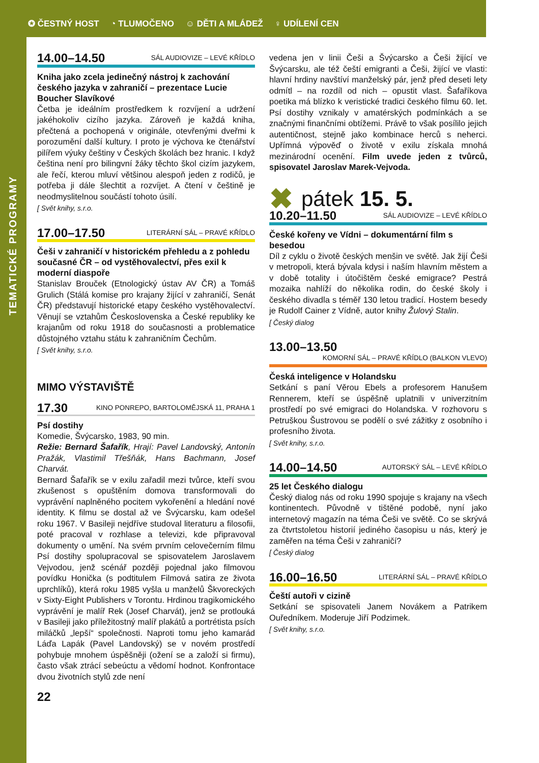✪ ČESTNÝ HOST ◔ TLUMOČENO ☺ DĚTI A MLÁDEŽ ♀ UDÍLENÍ CEN
TEMATICKÉ PROGRAMY
14.00–14.50 SÁL AUDIOVIZE – LEVÉ KŘÍDLO
Kniha jako zcela jedinečný nástroj k zachování českého jazyka v zahraničí – prezentace Lucie Boucher Slavíkové
Četba je ideálním prostředkem k rozvíjení a udržení jakéhokoliv cizího jazyka. Zároveň je každá kniha, přečtená a pochopená v originále, otevřenými dveřmi k porozumění další kultury. I proto je výchova ke čtenářství pilířem výuky češtiny v Českých školách bez hranic. I když čeština není pro bilingvní žáky těchto škol cizím jazykem, ale řečí, kterou mluví většinou alespoň jeden z rodičů, je potřeba ji dále šlechtit a rozvíjet. A čtení v češtině je neodmyslitelnou součástí tohoto úsilí.
[ Svět knihy, s.r.o.
17.00–17.50 LITERÁRNÍ SÁL – PRAVÉ KŘÍDLO
Češi v zahraničí v historickém přehledu a z pohledu současné ČR – od vystěhovalectví, přes exil k moderní diaspoře
Stanislav Brouček (Etnologický ústav AV ČR) a Tomáš Grulich (Stálá komise pro krajany žijící v zahraničí, Senát ČR) představují historické etapy českého vystěhovalectví. Věnují se vztahům Československa a České republiky ke krajanům od roku 1918 do současnosti a problematice důstojného vztahu státu k zahraničním Čechům.
[ Svět knihy, s.r.o.
MIMO VÝSTAVIŠTĚ
17.30 KINO PONREPO, BARTOLOMĚJSKÁ 11, PRAHA 1
Psí dostihy
Komedie, Švýcarsko, 1983, 90 min.
Režie: Bernard Šafařík, Hrají: Pavel Landovský, Antonín Pražák, Vlastimil Třešňák, Hans Bachmann, Josef Charvát.
Bernard Šafařík se v exilu zařadil mezi tvůrce, kteří svou zkušenost s opuštěním domova transformovali do vyprávění naplněného pocitem vykořenění a hledání nové identity. K filmu se dostal až ve Švýcarsku, kam odešel roku 1967. V Basileji nejdříve studoval literaturu a filosofii, poté pracoval v rozhlase a televizi, kde připravoval dokumenty o umění. Na svém prvním celovečerním filmu Psí dostihy spolupracoval se spisovatelem Jaroslavem Vejvodou, jenž scénář později pojednal jako filmovou povídku Honička (s podtitulem Filmová satira ze života uprchlíků), která roku 1985 vyšla u manželů Škvoreckých v Sixty-Eight Publishers v Torontu. Hrdinou tragikomického vyprávění je malíř Rek (Josef Charvát), jenž se protlouká v Basileji jako příležitostný malíř plakátů a portrétista psích miláčků „lepší“ společnosti. Naproti tomu jeho kamarád Láďa Lapák (Pavel Landovský) se v novém prostředí pohybuje mnohem úspěšněji (ožení se a založí si firmu), často však ztrácí sebeúctu a vědomí hodnot. Konfrontace dvou životních stylů zde není
22
vedena jen v linii Češi a Švýcarsko a Češi žijící ve Švýcarsku, ale též čeští emigranti a Češi, žijící ve vlasti: hlavní hrdiny navštíví manželský pár, jenž před deseti lety odmítl – na rozdíl od nich – opustit vlast. Šafaříkova poetika má blízko k veristické tradici českého filmu 60. let. Psí dostihy vznikaly v amatérských podmínkách a se značnými finančními obtížemi. Právě to však posílilo jejich autentičnost, stejně jako kombinace herců s neherci. Upřímná výpověď o životě v exilu získala mnohá mezinárodní ocenění. Film uvede jeden z tvůrců, spisovatel Jaroslav Marek-Vejvoda.
✖ pátek 15. 5.
10.20–11.50 SÁL AUDIOVIZE – LEVÉ KŘÍDLO
České kořeny ve Vídni – dokumentární film s besedou
Díl z cyklu o životě českých menšin ve světě. Jak žijí Češi v metropoli, která bývala kdysi i naším hlavním městem a v době totality i útočištěm české emigrace? Pestrá mozaika nahlíží do několika rodin, do české školy i českého divadla s téměř 130 letou tradicí. Hostem besedy je Rudolf Cainer z Vídně, autor knihy Žulový Stalin.
[ Český dialog
13.00–13.50
KOMORNÍ SÁL – PRAVÉ KŘÍDLO (BALKON VLEVO)
Česká inteligence v Holandsku
Setkání s paní Věrou Ebels a profesorem Hanušem Rennerem, kteří se úspěšně uplatnili v univerzitním prostředí po své emigraci do Holandska. V rozhovoru s Petruškou Šustrovou se podělí o své zážitky z osobního i profesního života.
[ Svět knihy, s.r.o.
14.00–14.50 AUTORSKÝ SÁL – LEVÉ KŘÍDLO
25 let Českého dialogu
Český dialog nás od roku 1990 spojuje s krajany na všech kontinentech. Původně v tištěné podobě, nyní jako internetový magazín na téma Češi ve světě. Co se skrývá za čtvrtstoletou historií jediného časopisu u nás, který je zaměřen na téma Češi v zahraničí?
[ Český dialog
16.00–16.50 LITERÁRNÍ SÁL – PRAVÉ KŘÍDLO
Čeští autoři v cizině
Setkání se spisovateli Janem Novákem a Patrikem Ouředníkem. Moderuje Jiří Podzimek.
[ Svět knihy, s.r.o.